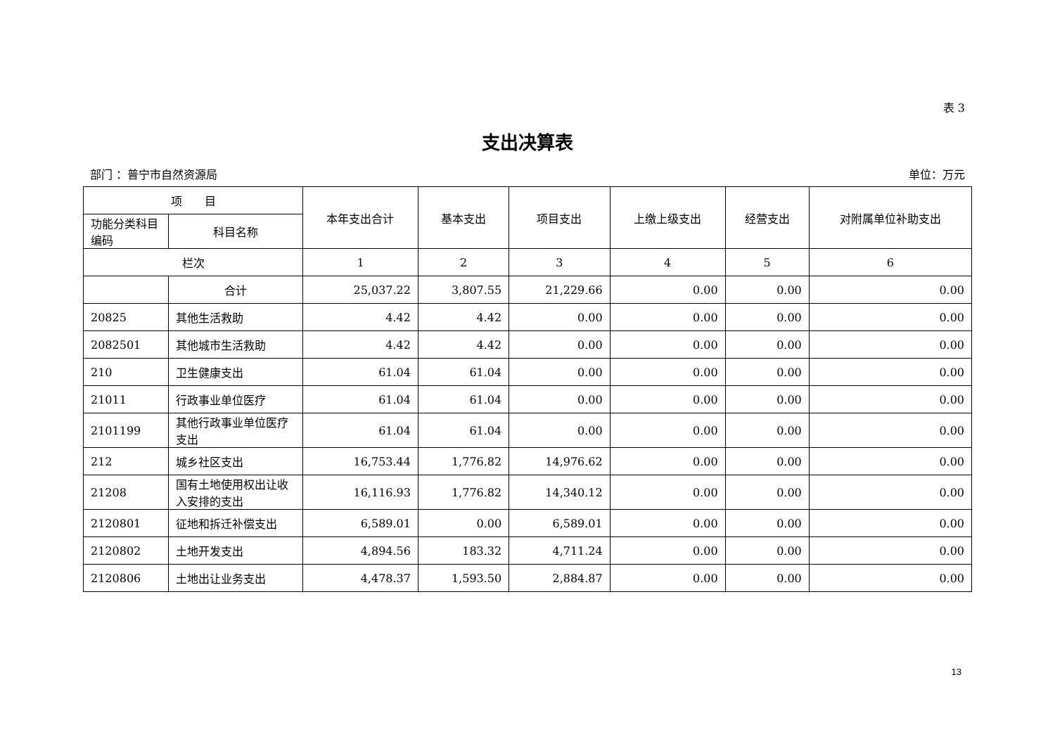表 3
支出决算表
部门 ：普宁市自然资源局 单位：万元
| 项 目 | | 本年支出合计 | 基本支出 | 项目支出 | 上缴上级支出 | 经营支出 | 对附属单位补助支出 |
| --- | --- | --- | --- | --- | --- | --- | --- |
| 功能分类科目编码 | 科目名称 | | | | | | |
| 栏次 | | 1 | 2 | 3 | 4 | 5 | 6 |
| | 合计 | 25,037.22 | 3,807.55 | 21,229.66 | 0.00 | 0.00 | 0.00 |
| 20825 | 其他生活救助 | 4.42 | 4.42 | 0.00 | 0.00 | 0.00 | 0.00 |
| 2082501 | 其他城市生活救助 | 4.42 | 4.42 | 0.00 | 0.00 | 0.00 | 0.00 |
| 210 | 卫生健康支出 | 61.04 | 61.04 | 0.00 | 0.00 | 0.00 | 0.00 |
| 21011 | 行政事业单位医疗 | 61.04 | 61.04 | 0.00 | 0.00 | 0.00 | 0.00 |
| 2101199 | 其他行政事业单位医疗支出 | 61.04 | 61.04 | 0.00 | 0.00 | 0.00 | 0.00 |
| 212 | 城乡社区支出 | 16,753.44 | 1,776.82 | 14,976.62 | 0.00 | 0.00 | 0.00 |
| 21208 | 国有土地使用权出让收入安排的支出 | 16,116.93 | 1,776.82 | 14,340.12 | 0.00 | 0.00 | 0.00 |
| 2120801 | 征地和拆迁补偿支出 | 6,589.01 | 0.00 | 6,589.01 | 0.00 | 0.00 | 0.00 |
| 2120802 | 土地开发支出 | 4,894.56 | 183.32 | 4,711.24 | 0.00 | 0.00 | 0.00 |
| 2120806 | 土地出让业务支出 | 4,478.37 | 1,593.50 | 2,884.87 | 0.00 | 0.00 | 0.00 |
13